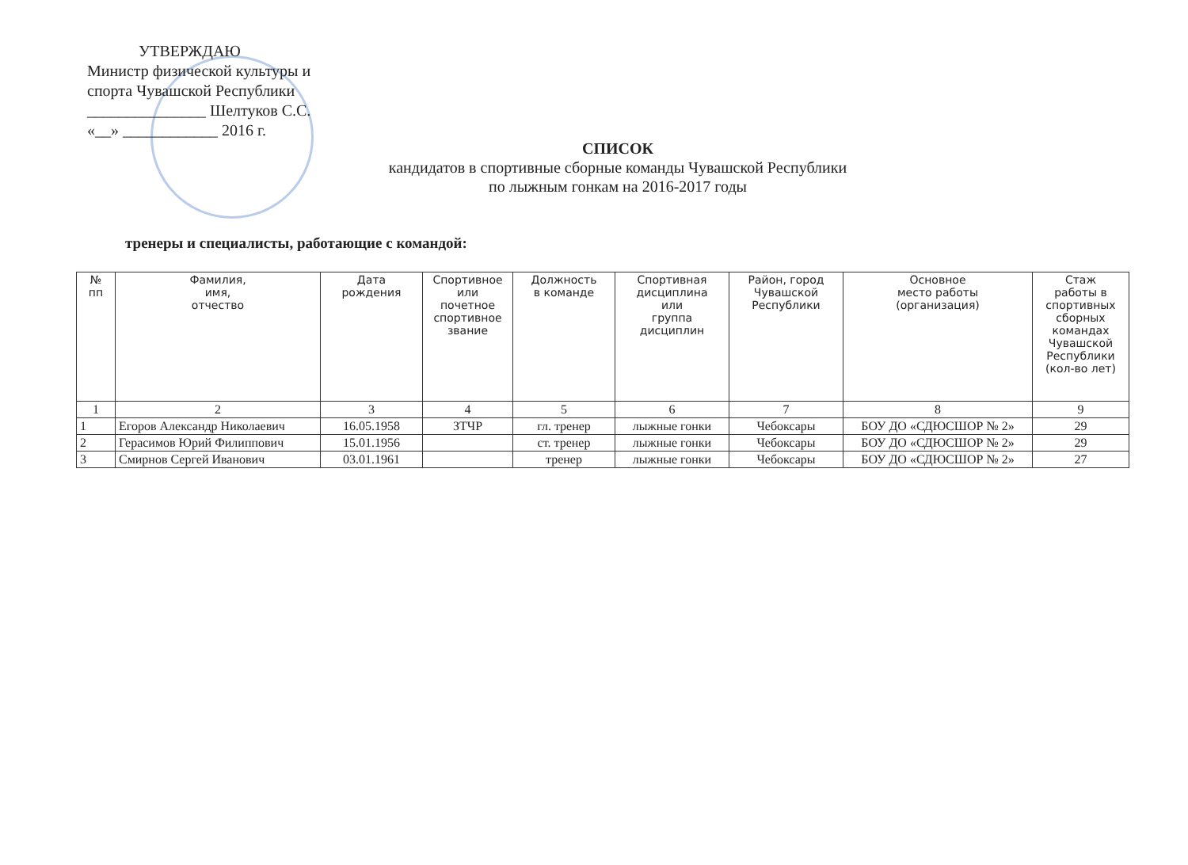УТВЕРЖДАЮ
Министр физической культуры и
спорта Чувашской Республики
_______________ Шелтуков С.С.
«__» ____________ 2016 г.
СПИСОК
кандидатов в спортивные сборные команды Чувашской Республики
по лыжным гонкам на 2016-2017 годы
тренеры и специалисты, работающие с командой:
| № пп | Фамилия, имя, отчество | Дата рождения | Спортивное или почетное спортивное звание | Должность в команде | Спортивная дисциплина или группа дисциплин | Район, город Чувашской Республики | Основное место работы (организация) | Стаж работы в спортивных сборных командах Чувашской Республики (кол-во лет) |
| --- | --- | --- | --- | --- | --- | --- | --- | --- |
| 1 | 2 | 3 | 4 | 5 | 6 | 7 | 8 | 9 |
| 1 | Егоров Александр Николаевич | 16.05.1958 | ЗТЧР | гл. тренер | лыжные гонки | Чебоксары | БОУ ДО «СДЮСШОР № 2» | 29 |
| 2 | Герасимов Юрий Филиппович | 15.01.1956 | | ст. тренер | лыжные гонки | Чебоксары | БОУ ДО «СДЮСШОР № 2» | 29 |
| 3 | Смирнов Сергей Иванович | 03.01.1961 | | тренер | лыжные гонки | Чебоксары | БОУ ДО «СДЮСШОР № 2» | 27 |